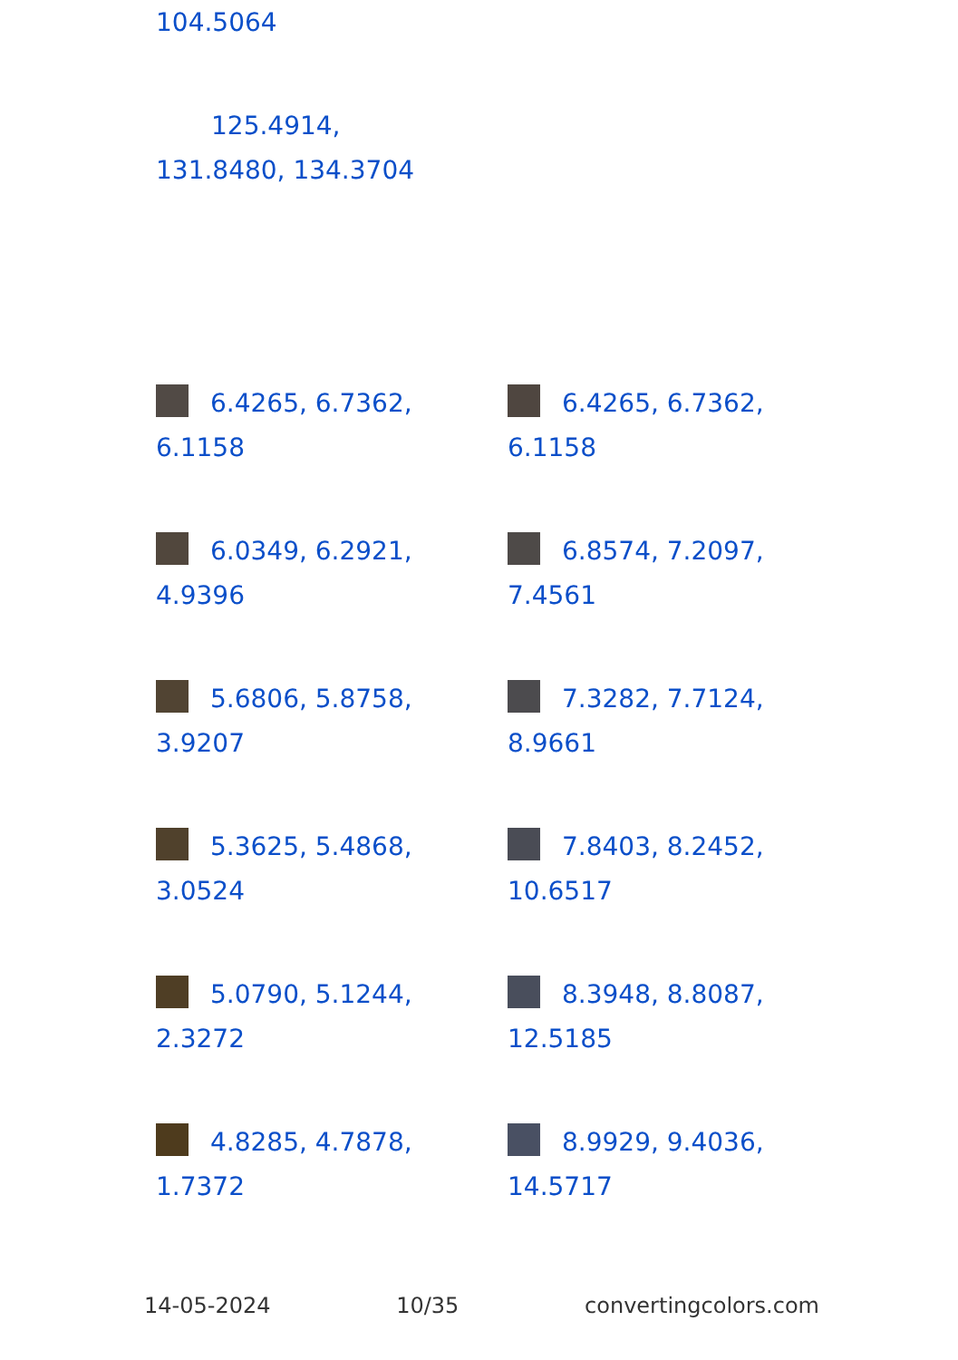104.5064
125.4914, 131.8480, 134.3704
6.4265, 6.7362, 6.1158
6.4265, 6.7362, 6.1158
6.0349, 6.2921, 4.9396
6.8574, 7.2097, 7.4561
5.6806, 5.8758, 3.9207
7.3282, 7.7124, 8.9661
5.3625, 5.4868, 3.0524
7.8403, 8.2452, 10.6517
5.0790, 5.1244, 2.3272
8.3948, 8.8087, 12.5185
4.8285, 4.7878, 1.7372
8.9929, 9.4036, 14.5717
14-05-2024 10/35 convertingcolors.com